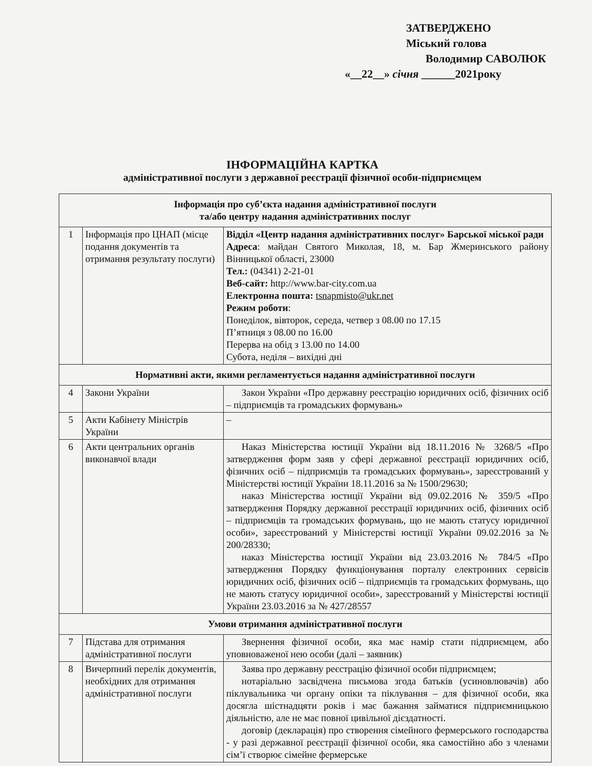ЗАТВЕРДЖЕНО
Міський голова
Володимир САВОЛЮК
«__22__» січня ______2021року
ІНФОРМАЦІЙНА КАРТКА
адміністративної послуги з державної реєстрації фізичної особи-підприємцем
| Інформація про суб’єкта надання адміністративної послуги та/або центру надання адміністративних послуг | | |
| --- | --- | --- |
| 1 | Інформація про ЦНАП (місце подання документів та отримання результату послуги) | Відділ «Центр надання адміністративних послуг» Барської міської ради Адреса : майдан Святого Миколая, 18, м. Бар Жмеринського району Вінницької області, 23000 Тел.: (04341) 2-21-01 Веб-сайт: http://www.bar-city.com.ua Електронна пошта: tsnapmisto@ukr.net Режим роботи : Понеділок, вівторок, середа, четвер з 08.00 по 17.15 П’ятниця з 08.00 по 16.00 Перерва на обід з 13.00 по 14.00 Субота, неділя – вихідні дні |
| Нормативні акти, якими регламентується надання адміністративної послуги | | |
| 4 | Закони України | Закон України «Про державну реєстрацію юридичних осіб, фізичних осіб – підприємців та громадських формувань» |
| 5 | Акти Кабінету Міністрів України | – |
| 6 | Акти центральних органів виконавчої влади | Наказ Міністерства юстиції України від 18.11.2016 № 3268/5 «Про затвердження форм заяв у сфері державної реєстрації юридичних осіб, фізичних осіб – підприємців та громадських формувань», зареєстрований у Міністерстві юстиції України 18.11.2016 за № 1500/29630; наказ Міністерства юстиції України від 09.02.2016 № 359/5 «Про затвердження Порядку державної реєстрації юридичних осіб, фізичних осіб – підприємців та громадських формувань, що не мають статусу юридичної особи», зареєстрований у Міністерстві юстиції України 09.02.2016 за № 200/28330; наказ Міністерства юстиції України від 23.03.2016 № 784/5 «Про затвердження Порядку функціонування порталу електронних сервісів юридичних осіб, фізичних осіб – підприємців та громадських формувань, що не мають статусу юридичної особи», зареєстрований у Міністерстві юстиції України 23.03.2016 за № 427/28557 |
| Умови отримання адміністративної послуги | | |
| 7 | Підстава для отримання адміністративної послуги | Звернення фізичної особи, яка має намір стати підприємцем, або уповноваженої нею особи (далі – заявник) |
| 8 | Вичерпний перелік документів, необхідних для отримання адміністративної послуги | Заява про державну реєстрацію фізичної особи підприємцем; нотаріально засвідчена письмова згода батьків (усиновлювачів) або піклувальника чи органу опіки та піклування – для фізичної особи, яка досягла шістнадцяти років і має бажання займатися підприємницькою діяльністю, але не має повної цивільної дієздатності. договір (декларація) про створення сімейного фермерського господарства - у разі державної реєстрації фізичної особи, яка самостійно або з членами сім’ї створює сімейне фермерське |